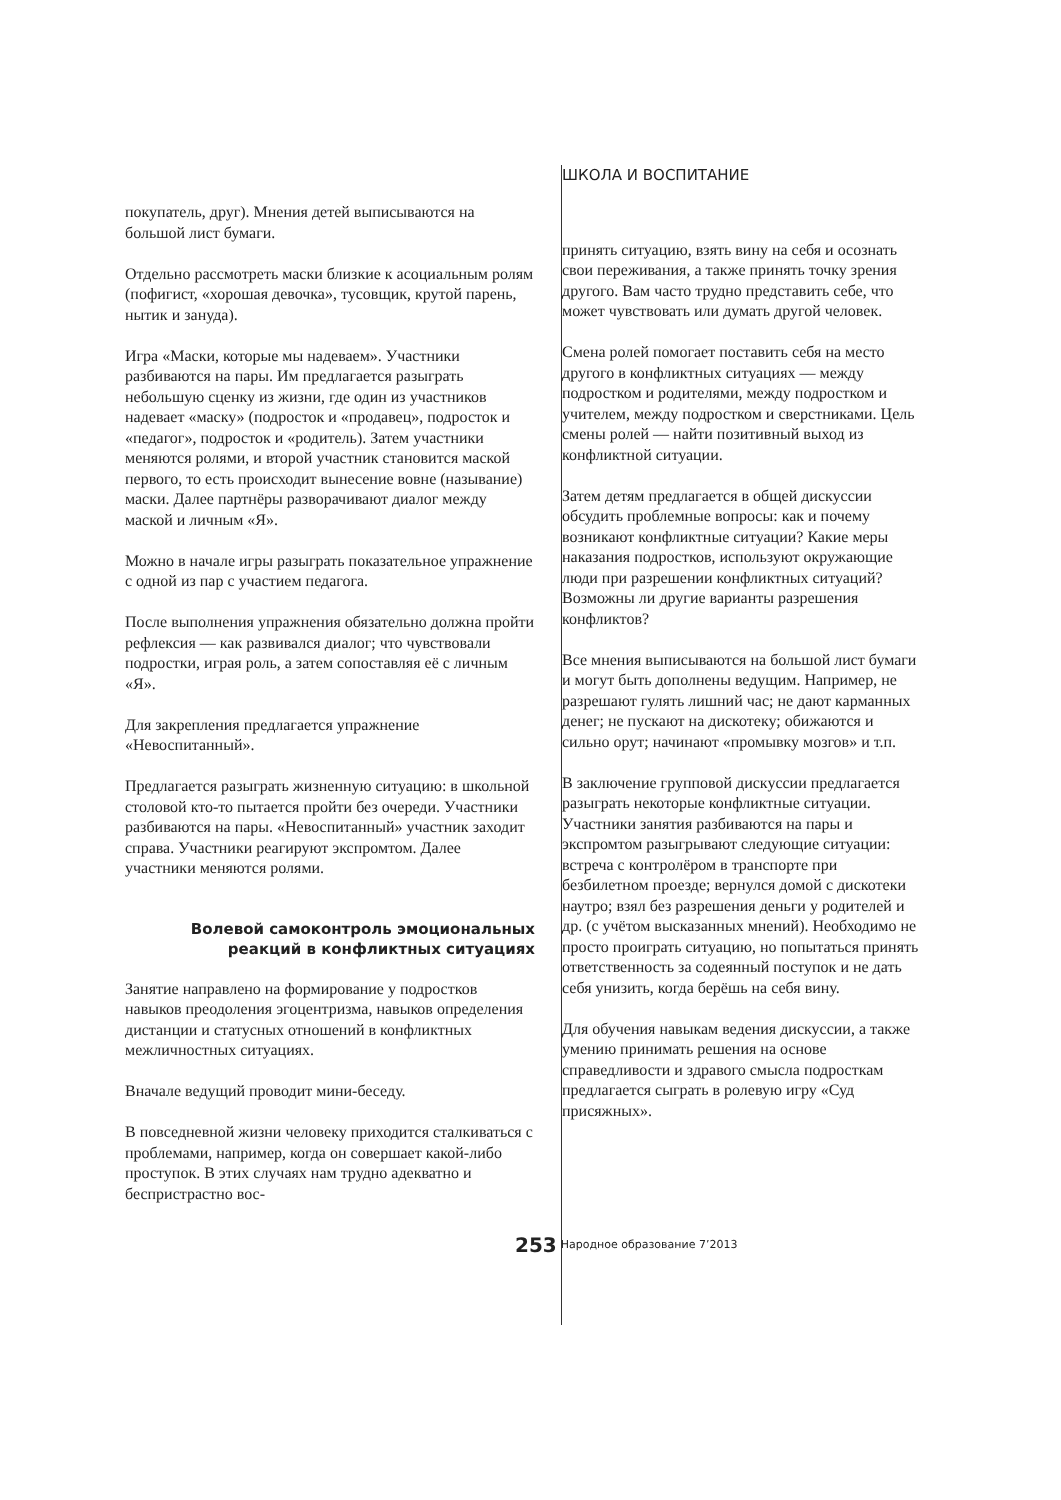покупатель, друг). Мнения детей выписываются на большой лист бумаги.
Отдельно рассмотреть маски близкие к асоциальным ролям (пофигист, «хорошая девочка», тусовщик, крутой парень, нытик и зануда).
Игра «Маски, которые мы надеваем». Участники разбиваются на пары. Им предлагается разыграть небольшую сценку из жизни, где один из участников надевает «маску» (подросток и «продавец», подросток и «педагог», подросток и «родитель). Затем участники меняются ролями, и второй участник становится маской первого, то есть происходит вынесение вовне (называние) маски. Далее партнёры разворачивают диалог между маской и личным «Я».
Можно в начале игры разыграть показательное упражнение с одной из пар с участием педагога.
После выполнения упражнения обязательно должна пройти рефлексия — как развивался диалог; что чувствовали подростки, играя роль, а затем сопоставляя её с личным «Я».
Для закрепления предлагается упражнение «Невоспитанный».
Предлагается разыграть жизненную ситуацию: в школьной столовой кто-то пытается пройти без очереди. Участники разбиваются на пары. «Невоспитанный» участник заходит справа. Участники реагируют экспромтом. Далее участники меняются ролями.
Волевой самоконтроль эмоциональных реакций в конфликтных ситуациях
Занятие направлено на формирование у подростков навыков преодоления эгоцентризма, навыков определения дистанции и статусных отношений в конфликтных межличностных ситуациях.
Вначале ведущий проводит мини-беседу.
В повседневной жизни человеку приходится сталкиваться с проблемами, например, когда он совершает какой-либо проступок. В этих случаях нам трудно адекватно и беспристрастно вос-
ШКОЛА И ВОСПИТАНИЕ
принять ситуацию, взять вину на себя и осознать свои переживания, а также принять точку зрения другого. Вам часто трудно представить себе, что может чувствовать или думать другой человек.
Смена ролей помогает поставить себя на место другого в конфликтных ситуациях — между подростком и родителями, между подростком и учителем, между подростком и сверстниками. Цель смены ролей — найти позитивный выход из конфликтной ситуации.
Затем детям предлагается в общей дискуссии обсудить проблемные вопросы: как и почему возникают конфликтные ситуации? Какие меры наказания подростков, используют окружающие люди при разрешении конфликтных ситуаций? Возможны ли другие варианты разрешения конфликтов?
Все мнения выписываются на большой лист бумаги и могут быть дополнены ведущим. Например, не разрешают гулять лишний час; не дают карманных денег; не пускают на дискотеку; обижаются и сильно орут; начинают «промывку мозгов» и т.п.
В заключение групповой дискуссии предлагается разыграть некоторые конфликтные ситуации. Участники занятия разбиваются на пары и экспромтом разыгрывают следующие ситуации: встреча с контролёром в транспорте при безбилетном проезде; вернулся домой с дискотеки наутро; взял без разрешения деньги у родителей и др. (с учётом высказанных мнений). Необходимо не просто проиграть ситуацию, но попытаться принять ответственность за содеянный поступок и не дать себя унизить, когда берёшь на себя вину.
Для обучения навыкам ведения дискуссии, а также умению принимать решения на основе справедливости и здравого смысла подросткам предлагается сыграть в ролевую игру «Суд присяжных».
253 Народное образование 7’2013